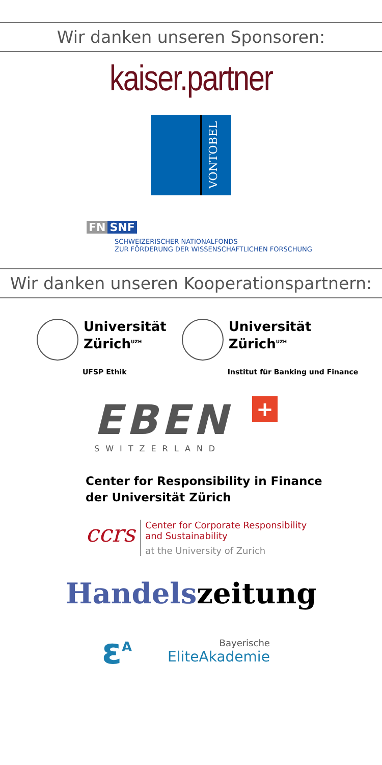Wir danken unseren Sponsoren:
kaiser.partner
VONTOBEL
FN SNF
SCHWEIZERISCHER NATIONALFONDS
ZUR FÖRDERUNG DER WISSENSCHAFTLICHEN FORSCHUNG
Wir danken unseren Kooperationspartnern:
Universität
Zürich<sup>UZH</sup>
UFSP Ethik
Universität
Zürich<sup>UZH</sup>
Institut für Banking und Finance
EBEN
SWITZERLAND
+
Center for Responsibility in Finance
der Universität Zürich
ccrs
Center for Corporate Responsibility
and Sustainability
at the University of Zurich
Handelszeitung
ε<sup>A</sup>
Bayerische
EliteAkademie